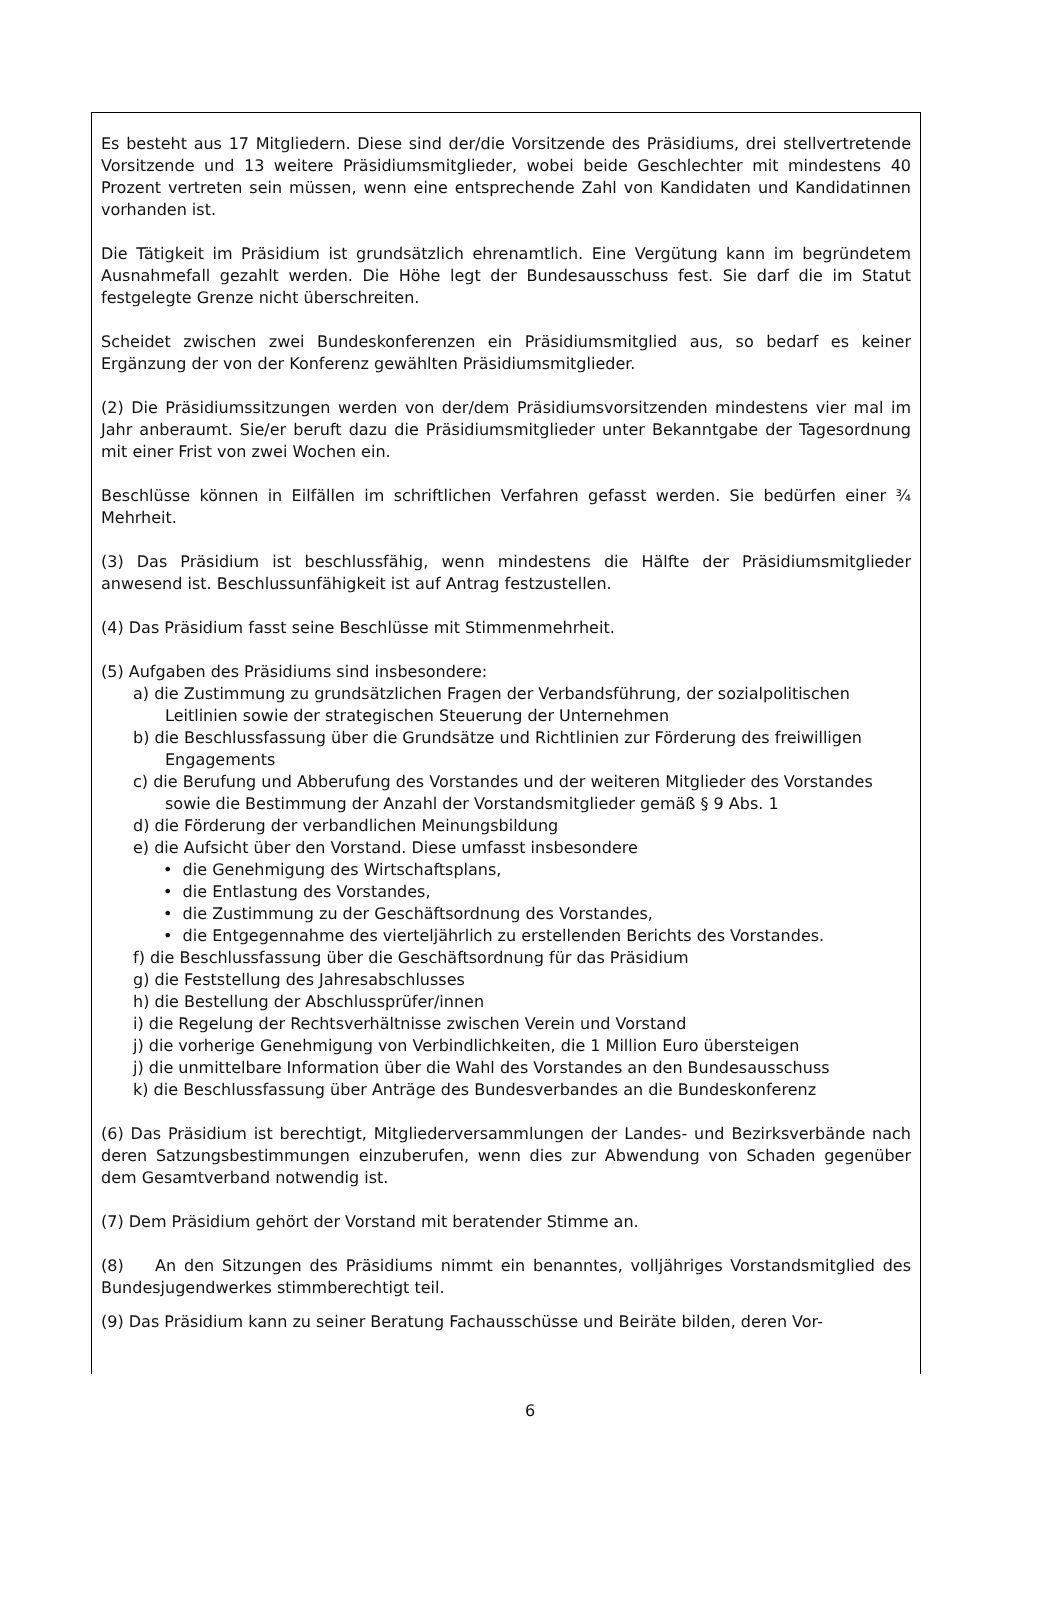Es besteht aus 17 Mitgliedern. Diese sind der/die Vorsitzende des Präsidiums, drei stellvertretende Vorsitzende und 13 weitere Präsidiumsmitglieder, wobei beide Geschlechter mit mindestens 40 Prozent vertreten sein müssen, wenn eine entsprechende Zahl von Kandidaten und Kandidatinnen vorhanden ist.
Die Tätigkeit im Präsidium ist grundsätzlich ehrenamtlich. Eine Vergütung kann im begründetem Ausnahmefall gezahlt werden. Die Höhe legt der Bundesausschuss fest. Sie darf die im Statut festgelegte Grenze nicht überschreiten.
Scheidet zwischen zwei Bundeskonferenzen ein Präsidiumsmitglied aus, so bedarf es keiner Ergänzung der von der Konferenz gewählten Präsidiumsmitglieder.
(2) Die Präsidiumssitzungen werden von der/dem Präsidiumsvorsitzenden mindestens vier mal im Jahr anberaumt. Sie/er beruft dazu die Präsidiumsmitglieder unter Bekanntgabe der Tagesordnung mit einer Frist von zwei Wochen ein.
Beschlüsse können in Eilfällen im schriftlichen Verfahren gefasst werden. Sie bedürfen einer ¾ Mehrheit.
(3) Das Präsidium ist beschlussfähig, wenn mindestens die Hälfte der Präsidiumsmitglieder anwesend ist. Beschlussunfähigkeit ist auf Antrag festzustellen.
(4) Das Präsidium fasst seine Beschlüsse mit Stimmenmehrheit.
(5) Aufgaben des Präsidiums sind insbesondere:
a) die Zustimmung zu grundsätzlichen Fragen der Verbandsführung, der sozialpolitischen Leitlinien sowie der strategischen Steuerung der Unternehmen
b) die Beschlussfassung über die Grundsätze und Richtlinien zur Förderung des freiwilligen Engagements
c) die Berufung und Abberufung des Vorstandes und der weiteren Mitglieder des Vorstandes sowie die Bestimmung der Anzahl der Vorstandsmitglieder gemäß § 9 Abs. 1
d) die Förderung der verbandlichen Meinungsbildung
e) die Aufsicht über den Vorstand. Diese umfasst insbesondere
• die Genehmigung des Wirtschaftsplans,
• die Entlastung des Vorstandes,
• die Zustimmung zu der Geschäftsordnung des Vorstandes,
• die Entgegennahme des vierteljährlich zu erstellenden Berichts des Vorstandes.
f) die Beschlussfassung über die Geschäftsordnung für das Präsidium
g) die Feststellung des Jahresabschlusses
h) die Bestellung der Abschlussprüfer/innen
i) die Regelung der Rechtsverhältnisse zwischen Verein und Vorstand
j) die vorherige Genehmigung von Verbindlichkeiten, die 1 Million Euro übersteigen
j) die unmittelbare Information über die Wahl des Vorstandes an den Bundesausschuss
k) die Beschlussfassung über Anträge des Bundesverbandes an die Bundeskonferenz
(6) Das Präsidium ist berechtigt, Mitgliederversammlungen der Landes- und Bezirksverbände nach deren Satzungsbestimmungen einzuberufen, wenn dies zur Abwendung von Schaden gegenüber dem Gesamtverband notwendig ist.
(7) Dem Präsidium gehört der Vorstand mit beratender Stimme an.
(8) An den Sitzungen des Präsidiums nimmt ein benanntes, volljähriges Vorstandsmitglied des Bundesjugendwerkes stimmberechtigt teil.
(9) Das Präsidium kann zu seiner Beratung Fachausschüsse und Beiräte bilden, deren Vor-
6